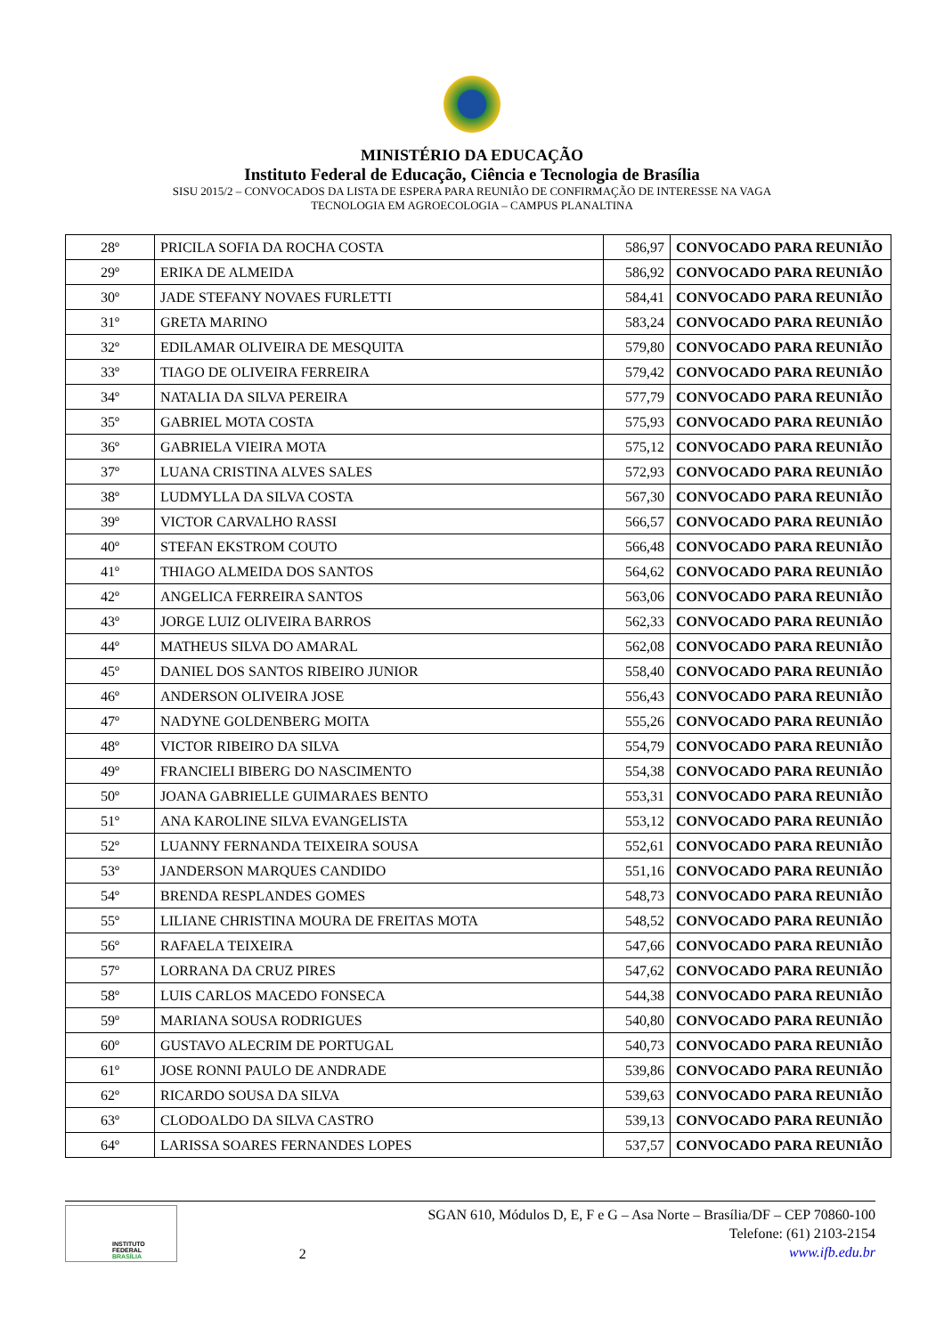MINISTÉRIO DA EDUCAÇÃO
Instituto Federal de Educação, Ciência e Tecnologia de Brasília
SISU 2015/2 – CONVOCADOS DA LISTA DE ESPERA PARA REUNIÃO DE CONFIRMAÇÃO DE INTERESSE NA VAGA
TECNOLOGIA EM AGROECOLOGIA – CAMPUS PLANALTINA
| 28º | PRICILA SOFIA DA ROCHA COSTA | 586,97 | CONVOCADO PARA REUNIÃO |
| 29º | ERIKA DE ALMEIDA | 586,92 | CONVOCADO PARA REUNIÃO |
| 30º | JADE STEFANY NOVAES FURLETTI | 584,41 | CONVOCADO PARA REUNIÃO |
| 31º | GRETA MARINO | 583,24 | CONVOCADO PARA REUNIÃO |
| 32º | EDILAMAR OLIVEIRA DE MESQUITA | 579,80 | CONVOCADO PARA REUNIÃO |
| 33º | TIAGO DE OLIVEIRA FERREIRA | 579,42 | CONVOCADO PARA REUNIÃO |
| 34º | NATALIA DA SILVA PEREIRA | 577,79 | CONVOCADO PARA REUNIÃO |
| 35º | GABRIEL MOTA COSTA | 575,93 | CONVOCADO PARA REUNIÃO |
| 36º | GABRIELA VIEIRA MOTA | 575,12 | CONVOCADO PARA REUNIÃO |
| 37º | LUANA CRISTINA ALVES SALES | 572,93 | CONVOCADO PARA REUNIÃO |
| 38º | LUDMYLLA DA SILVA COSTA | 567,30 | CONVOCADO PARA REUNIÃO |
| 39º | VICTOR CARVALHO RASSI | 566,57 | CONVOCADO PARA REUNIÃO |
| 40º | STEFAN EKSTROM COUTO | 566,48 | CONVOCADO PARA REUNIÃO |
| 41º | THIAGO ALMEIDA DOS SANTOS | 564,62 | CONVOCADO PARA REUNIÃO |
| 42º | ANGELICA FERREIRA SANTOS | 563,06 | CONVOCADO PARA REUNIÃO |
| 43º | JORGE LUIZ OLIVEIRA BARROS | 562,33 | CONVOCADO PARA REUNIÃO |
| 44º | MATHEUS SILVA DO AMARAL | 562,08 | CONVOCADO PARA REUNIÃO |
| 45º | DANIEL DOS SANTOS RIBEIRO JUNIOR | 558,40 | CONVOCADO PARA REUNIÃO |
| 46º | ANDERSON OLIVEIRA JOSE | 556,43 | CONVOCADO PARA REUNIÃO |
| 47º | NADYNE GOLDENBERG MOITA | 555,26 | CONVOCADO PARA REUNIÃO |
| 48º | VICTOR RIBEIRO DA SILVA | 554,79 | CONVOCADO PARA REUNIÃO |
| 49º | FRANCIELI BIBERG DO NASCIMENTO | 554,38 | CONVOCADO PARA REUNIÃO |
| 50º | JOANA GABRIELLE GUIMARAES BENTO | 553,31 | CONVOCADO PARA REUNIÃO |
| 51º | ANA KAROLINE SILVA EVANGELISTA | 553,12 | CONVOCADO PARA REUNIÃO |
| 52º | LUANNY FERNANDA TEIXEIRA SOUSA | 552,61 | CONVOCADO PARA REUNIÃO |
| 53º | JANDERSON MARQUES CANDIDO | 551,16 | CONVOCADO PARA REUNIÃO |
| 54º | BRENDA RESPLANDES GOMES | 548,73 | CONVOCADO PARA REUNIÃO |
| 55º | LILIANE CHRISTINA MOURA DE FREITAS MOTA | 548,52 | CONVOCADO PARA REUNIÃO |
| 56º | RAFAELA TEIXEIRA | 547,66 | CONVOCADO PARA REUNIÃO |
| 57º | LORRANA DA CRUZ PIRES | 547,62 | CONVOCADO PARA REUNIÃO |
| 58º | LUIS CARLOS MACEDO FONSECA | 544,38 | CONVOCADO PARA REUNIÃO |
| 59º | MARIANA SOUSA RODRIGUES | 540,80 | CONVOCADO PARA REUNIÃO |
| 60º | GUSTAVO ALECRIM DE PORTUGAL | 540,73 | CONVOCADO PARA REUNIÃO |
| 61º | JOSE RONNI PAULO DE ANDRADE | 539,86 | CONVOCADO PARA REUNIÃO |
| 62º | RICARDO SOUSA DA SILVA | 539,63 | CONVOCADO PARA REUNIÃO |
| 63º | CLODOALDO DA SILVA CASTRO | 539,13 | CONVOCADO PARA REUNIÃO |
| 64º | LARISSA SOARES FERNANDES LOPES | 537,57 | CONVOCADO PARA REUNIÃO |
INSTITUTO FEDERAL
BRASÍLIA
2
SGAN 610, Módulos D, E, F e G – Asa Norte – Brasília/DF – CEP 70860-100
Telefone: (61) 2103-2154
www.ifb.edu.br